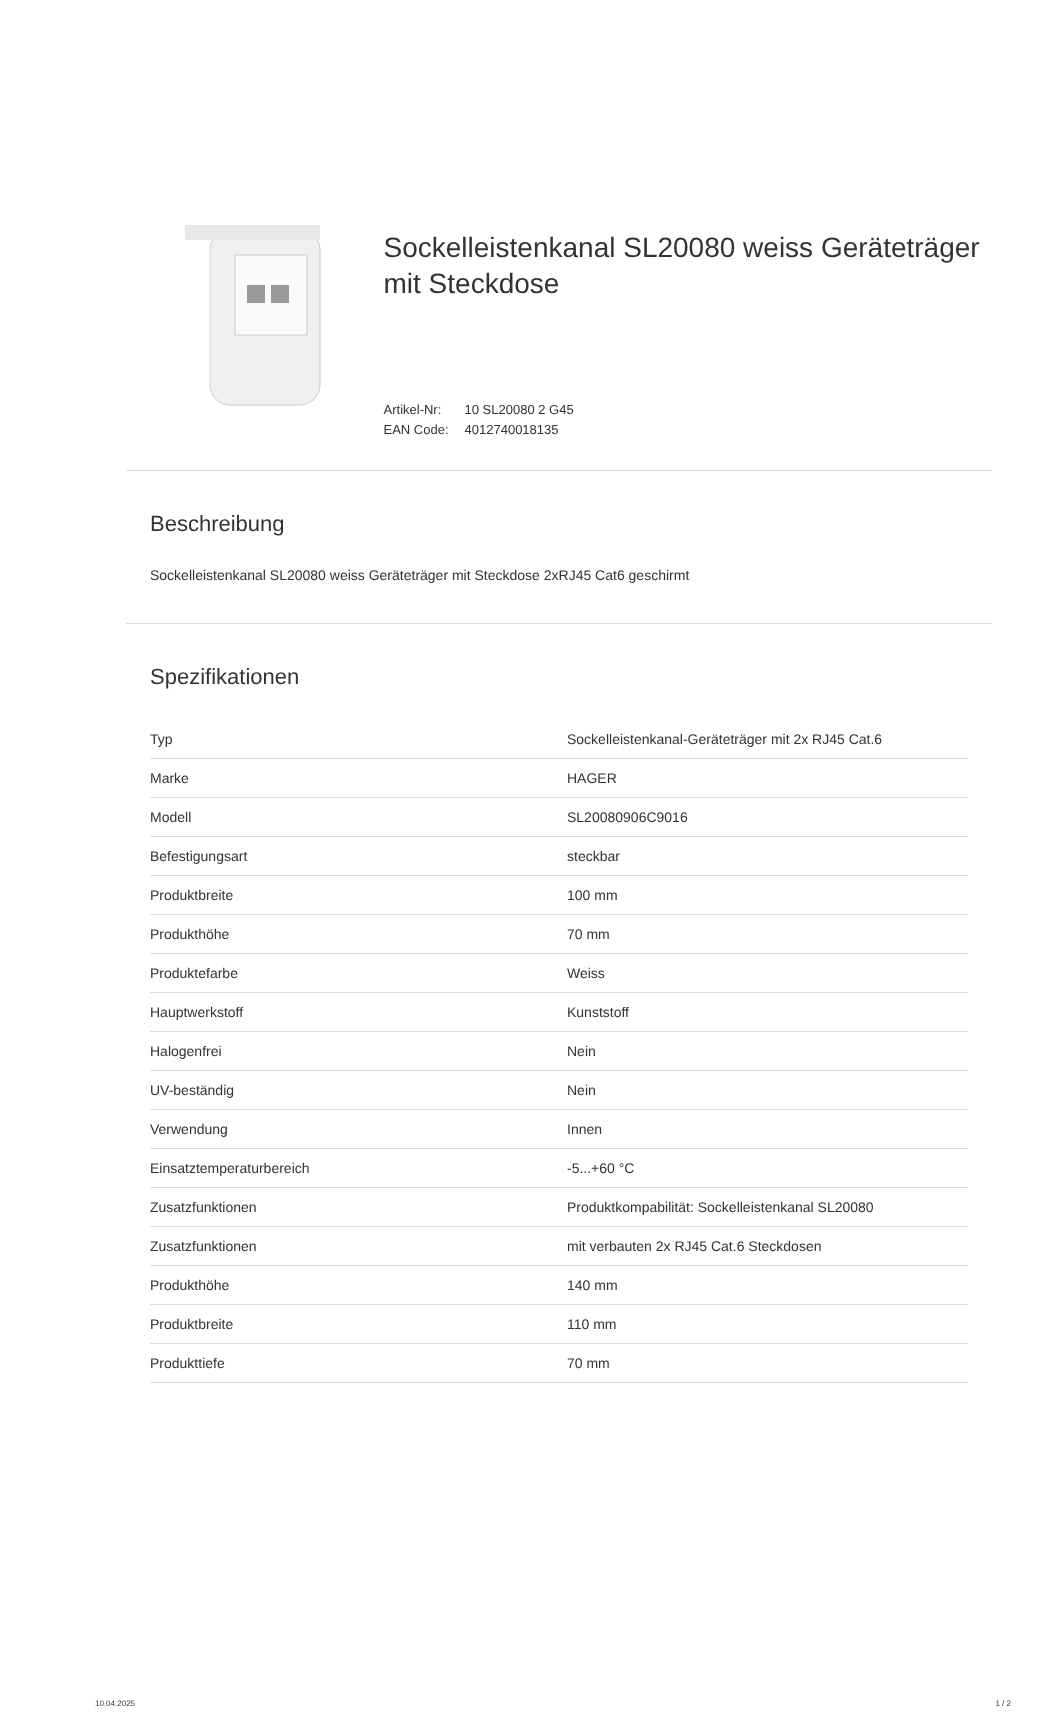Sockelleistenkanal SL20080 weiss Geräteträger mit Steckdose
Artikel-Nr: 10 SL20080 2 G45
EAN Code: 4012740018135
Beschreibung
Sockelleistenkanal SL20080 weiss Geräteträger mit Steckdose 2xRJ45 Cat6 geschirmt
Spezifikationen
| Typ | Sockelleistenkanal-Geräteträger mit 2x RJ45 Cat.6 |
| Marke | HAGER |
| Modell | SL20080906C9016 |
| Befestigungsart | steckbar |
| Produktbreite | 100 mm |
| Produkthöhe | 70 mm |
| Produktefarbe | Weiss |
| Hauptwerkstoff | Kunststoff |
| Halogenfrei | Nein |
| UV-beständig | Nein |
| Verwendung | Innen |
| Einsatztemperaturbereich | -5...+60 °C |
| Zusatzfunktionen | Produktkompabilität: Sockelleistenkanal SL20080 |
| Zusatzfunktionen | mit verbauten 2x RJ45 Cat.6 Steckdosen |
| Produkthöhe | 140 mm |
| Produktbreite | 110 mm |
| Produkttiefe | 70 mm |
10.04.2025 1 / 2